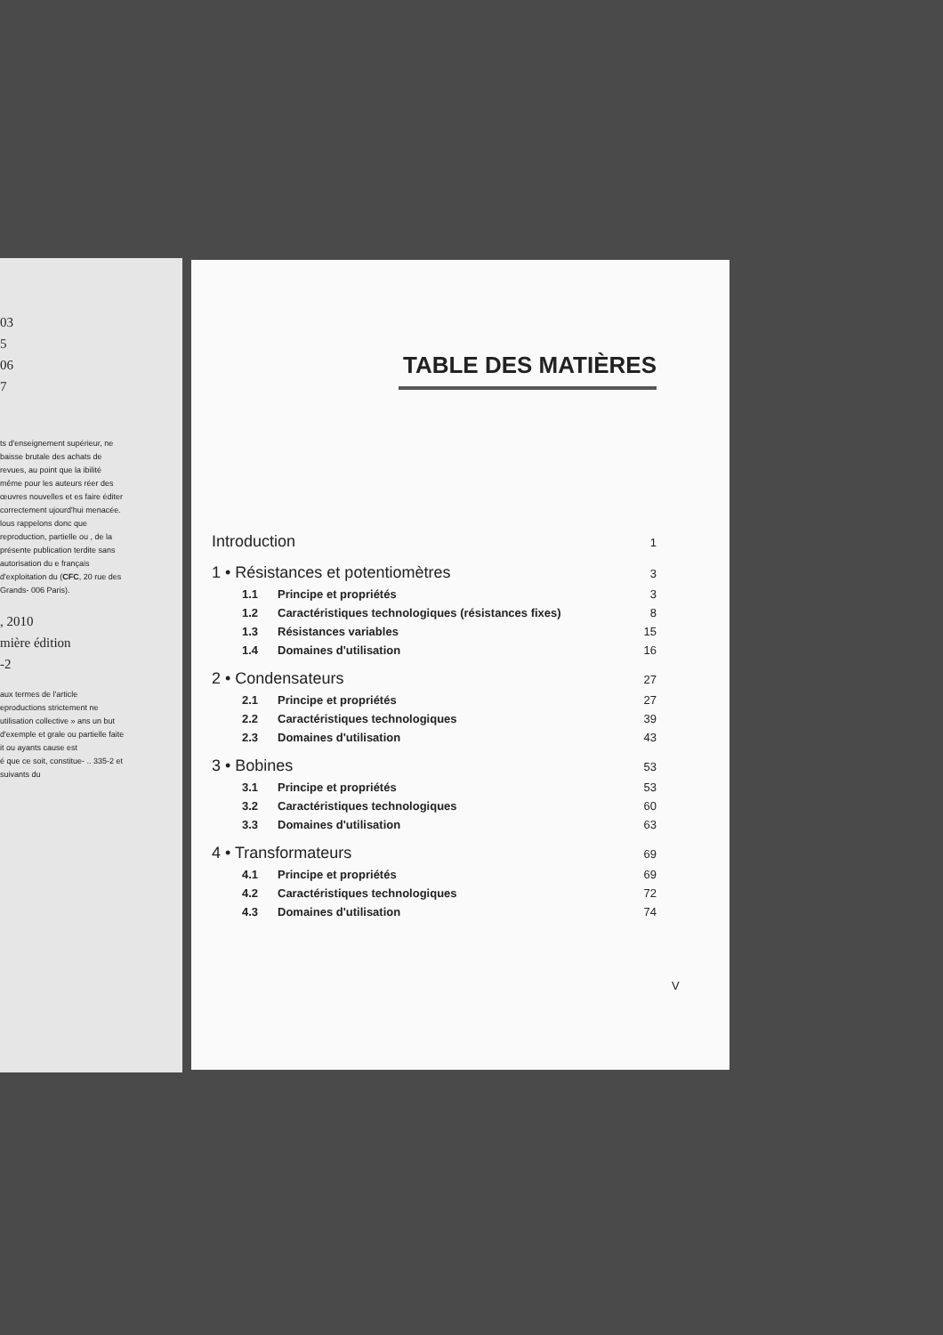03
5
06
7
ts d'enseignement supérieur, ne baisse brutale des achats de revues, au point que la ibilité même pour les auteurs réer des œuvres nouvelles et es faire éditer correctement ujourd'hui menacée. lous rappelons donc que reproduction, partielle ou , de la présente publication terdite sans autorisation du e français d'exploitation du (CFC, 20 rue des Grands- 006 Paris).
, 2010
mière édition
-2
aux termes de l'article eproductions strictement ne utilisation collective » ans un but d'exemple et grale ou partielle faite it ou ayants cause est
é que ce soit, constitue- .. 335-2 et suivants du
TABLE DES MATIÈRES
Introduction 1
1 • Résistances et potentiomètres 3
1.1 Principe et propriétés 3
1.2 Caractéristiques technologiques (résistances fixes) 8
1.3 Résistances variables 15
1.4 Domaines d'utilisation 16
2 • Condensateurs 27
2.1 Principe et propriétés 27
2.2 Caractéristiques technologiques 39
2.3 Domaines d'utilisation 43
3 • Bobines 53
3.1 Principe et propriétés 53
3.2 Caractéristiques technologiques 60
3.3 Domaines d'utilisation 63
4 • Transformateurs 69
4.1 Principe et propriétés 69
4.2 Caractéristiques technologiques 72
4.3 Domaines d'utilisation 74
V